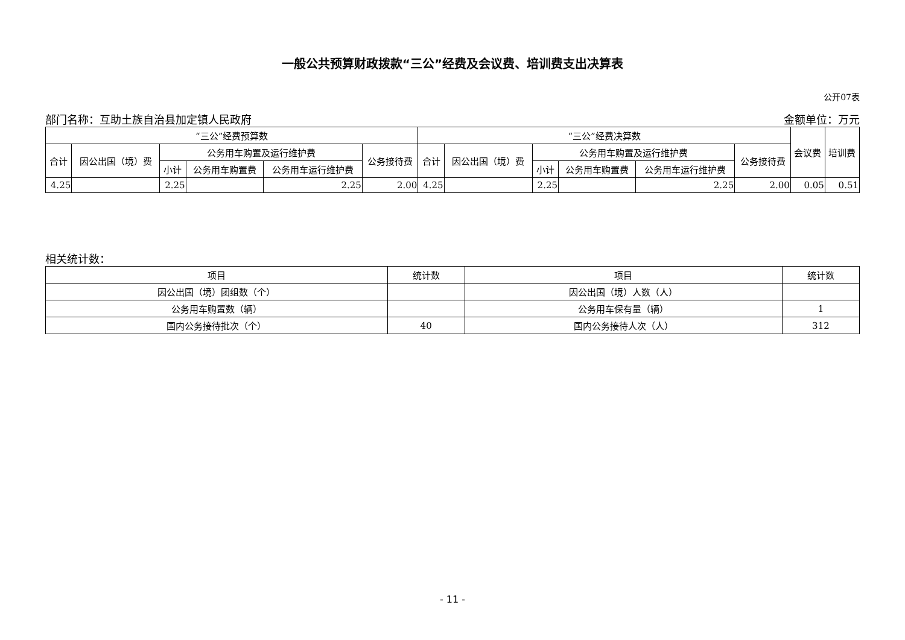一般公共预算财政拨款“三公”经费及会议费、培训费支出决算表
公开07表
部门名称：互助土族自治县加定镇人民政府 金额单位：万元
| “三公”经费预算数 | | | | | | “三公”经费决算数 | | | | | | 会议费 | 培训费 |
| --- | --- | --- | --- | --- | --- | --- | --- | --- | --- | --- | --- | --- | --- |
| 合计 | 因公出国（境）费 | 公务用车购置及运行维护费 | | | 公务接待费 | 合计 | 因公出国（境）费 | 公务用车购置及运行维护费 | | | 公务接待费 | | |
| | | 小计 | 公务用车购置费 | 公务用车运行维护费 | | | | 小计 | 公务用车购置费 | 公务用车运行维护费 | | | |
| 4.25 | | 2.25 | | 2.25 | 2.00 | 4.25 | | 2.25 | | 2.25 | 2.00 | 0.05 | 0.51 |
相关统计数：
| 项目 | 统计数 | 项目 | 统计数 |
| --- | --- | --- | --- |
| 因公出国（境）团组数（个） | | 因公出国（境）人数（人） | |
| 公务用车购置数（辆） | | 公务用车保有量（辆） | 1 |
| 国内公务接待批次（个） | 40 | 国内公务接待人次（人） | 312 |
- 11 -